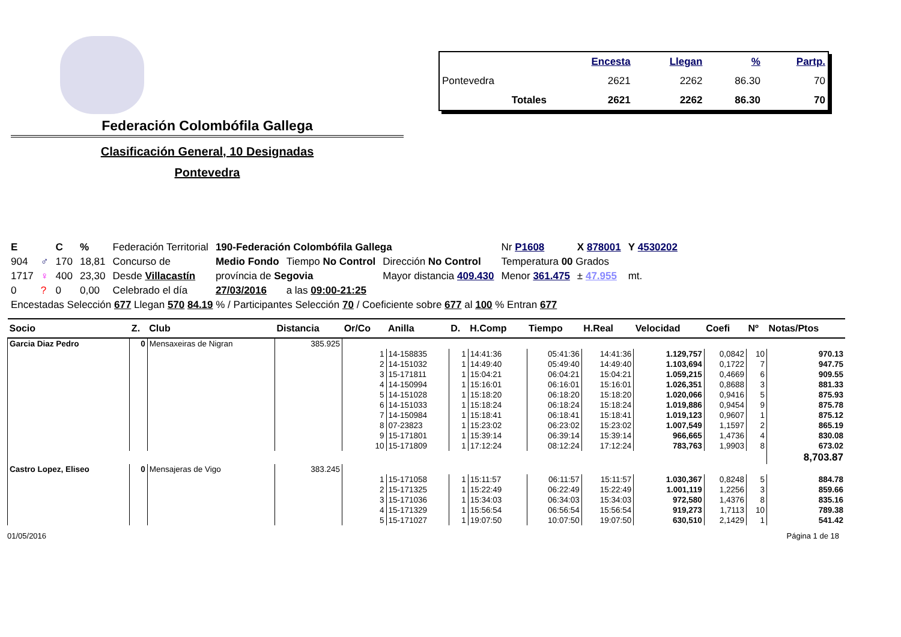Federación Colombófila Gallega
Clasificación General, 10 Designadas
Pontevedra
| | Encesta | Llegan | % | Partp. |
| --- | --- | --- | --- | --- |
| Pontevedra | 2621 | 2262 | 86.30 | 70 |
| Totales | 2621 | 2262 | 86.30 | 70 |
| E | | C | % | Federación Territorial | 190-Federación Colombófila Gallega | | | Nr P1608 | X 878001 | Y 4530202 |
| 904 | ♂ | 170 | 18,81 | Concurso de | Medio Fondo | Tiempo No Control | Dirección No Control | Temperatura 00 Grados | | |
| 1717 | ♀ | 400 | 23,30 | Desde Villacastín | província de Segovia | | Mayor distancia 409.430 | Menor 361.475 | ± 47.955 | mt. |
| 0 | ? | 0 | 0,00 | Celebrado el día | 27/03/2016 | a las 09:00-21:25 | | | | |
| Encestadas Selección 677 Llegan 570 84.19 % / Participantes Selección 70 / Coeficiente sobre 677 al 100 % Entran 677 | | | | | | | | | | |
| Socio | Z. | Club | Distancia | Or/Co | Anilla | D. | H.Comp | Tiempo | H.Real | Velocidad | Coefi | Nº | Notas/Ptos |
| --- | --- | --- | --- | --- | --- | --- | --- | --- | --- | --- | --- | --- | --- |
| Garcia Diaz Pedro | 0 | Mensaxeiras de Nigran | 385.925 | | | | | | | | | | |
| | | | | 1 | 14-158835 | 1 | 14:41:36 | 05:41:36 | 14:41:36 | 1.129,757 | 0,0842 | 10 | 970.13 |
| | | | | 2 | 14-151032 | 1 | 14:49:40 | 05:49:40 | 14:49:40 | 1.103,694 | 0,1722 | 7 | 947.75 |
| | | | | 3 | 15-171811 | 1 | 15:04:21 | 06:04:21 | 15:04:21 | 1.059,215 | 0,4669 | 6 | 909.55 |
| | | | | 4 | 14-150994 | 1 | 15:16:01 | 06:16:01 | 15:16:01 | 1.026,351 | 0,8688 | 3 | 881.33 |
| | | | | 5 | 14-151028 | 1 | 15:18:20 | 06:18:20 | 15:18:20 | 1.020,066 | 0,9416 | 5 | 875.93 |
| | | | | 6 | 14-151033 | 1 | 15:18:24 | 06:18:24 | 15:18:24 | 1.019,886 | 0,9454 | 9 | 875.78 |
| | | | | 7 | 14-150984 | 1 | 15:18:41 | 06:18:41 | 15:18:41 | 1.019,123 | 0,9607 | 1 | 875.12 |
| | | | | 8 | 07-23823 | 1 | 15:23:02 | 06:23:02 | 15:23:02 | 1.007,549 | 1,1597 | 2 | 865.19 |
| | | | | 9 | 15-171801 | 1 | 15:39:14 | 06:39:14 | 15:39:14 | 966,665 | 1,4736 | 4 | 830.08 |
| | | | | 10 | 15-171809 | 1 | 17:12:24 | 08:12:24 | 17:12:24 | 783,763 | 1,9903 | 8 | 673.02 |
| | | | | | | | | | | | | | 8,703.87 |
| Castro Lopez, Eliseo | 0 | Mensajeras de Vigo | 383.245 | | | | | | | | | | |
| | | | | 1 | 15-171058 | 1 | 15:11:57 | 06:11:57 | 15:11:57 | 1.030,367 | 0,8248 | 5 | 884.78 |
| | | | | 2 | 15-171325 | 1 | 15:22:49 | 06:22:49 | 15:22:49 | 1.001,119 | 1,2256 | 3 | 859.66 |
| | | | | 3 | 15-171036 | 1 | 15:34:03 | 06:34:03 | 15:34:03 | 972,580 | 1,4376 | 8 | 835.16 |
| | | | | 4 | 15-171329 | 1 | 15:56:54 | 06:56:54 | 15:56:54 | 919,273 | 1,7113 | 10 | 789.38 |
| | | | | 5 | 15-171027 | 1 | 19:07:50 | 10:07:50 | 19:07:50 | 630,510 | 2,1429 | 1 | 541.42 |
01/05/2016 Página 1 de 18